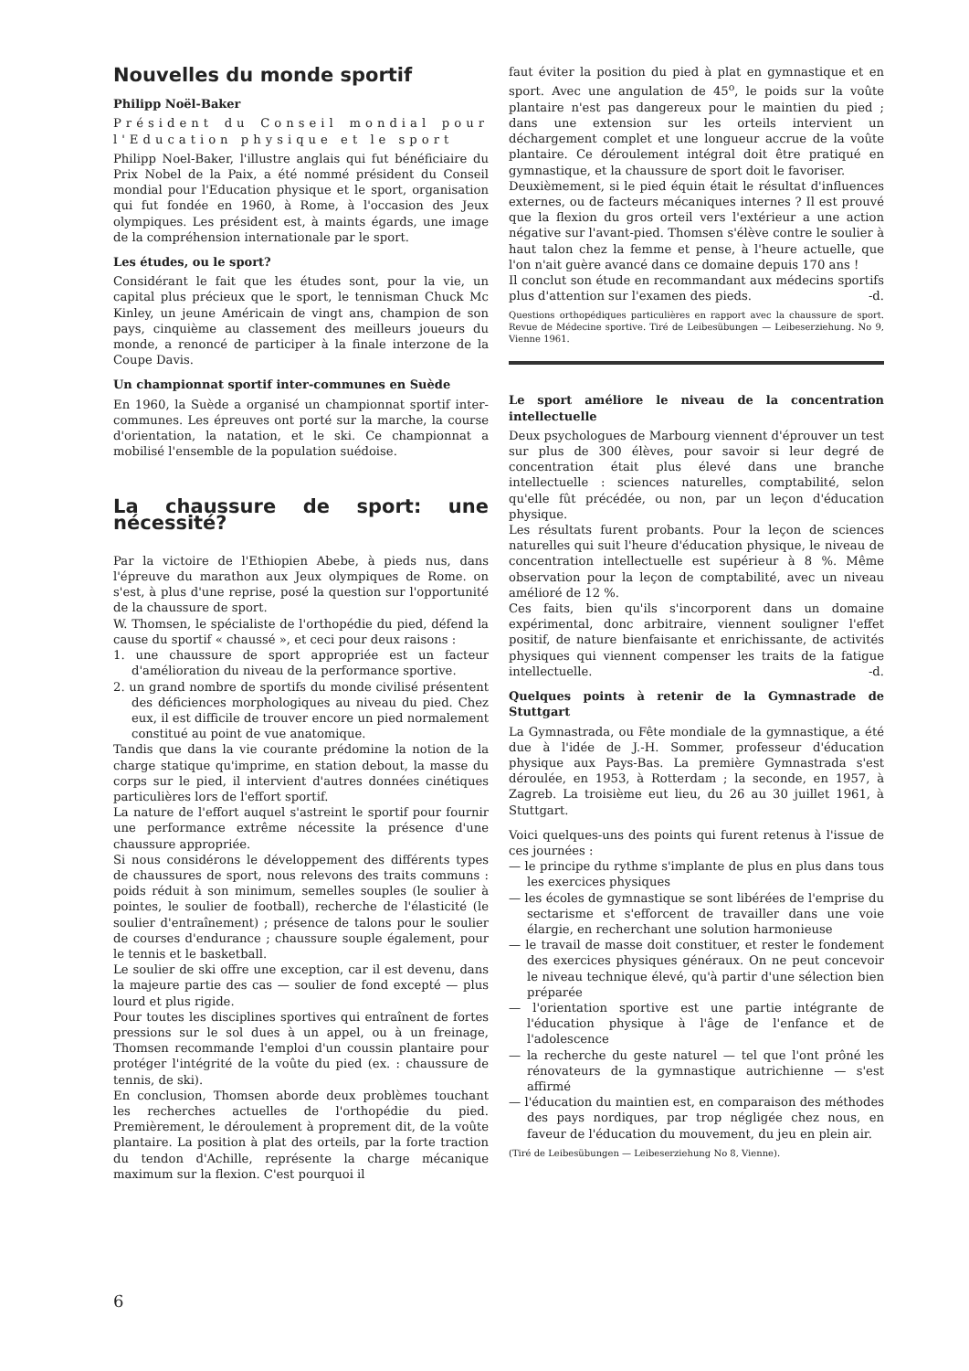Nouvelles du monde sportif
Philipp Noël-Baker
Président du Conseil mondial pour l'Education physique et le sport
Philipp Noel-Baker, l'illustre anglais qui fut bénéficiaire du Prix Nobel de la Paix, a été nommé président du Conseil mondial pour l'Education physique et le sport, organisation qui fut fondée en 1960, à Rome, à l'occasion des Jeux olympiques. Les président est, à maints égards, une image de la compréhension internationale par le sport.
Les études, ou le sport?
Considérant le fait que les études sont, pour la vie, un capital plus précieux que le sport, le tennisman Chuck Mc Kinley, un jeune Américain de vingt ans, champion de son pays, cinquième au classement des meilleurs joueurs du monde, a renoncé de participer à la finale interzone de la Coupe Davis.
Un championnat sportif inter-communes en Suède
En 1960, la Suède a organisé un championnat sportif inter-communes. Les épreuves ont porté sur la marche, la course d'orientation, la natation, et le ski. Ce championnat a mobilisé l'ensemble de la population suédoise.
La chaussure de sport: une nécessité?
Par la victoire de l'Ethiopien Abebe, à pieds nus, dans l'épreuve du marathon aux Jeux olympiques de Rome. on s'est, à plus d'une reprise, posé la question sur l'opportunité de la chaussure de sport.
W. Thomsen, le spécialiste de l'orthopédie du pied, défend la cause du sportif « chaussé », et ceci pour deux raisons :
1. une chaussure de sport appropriée est un facteur d'amélioration du niveau de la performance sportive.
2. un grand nombre de sportifs du monde civilisé présentent des déficiences morphologiques au niveau du pied. Chez eux, il est difficile de trouver encore un pied normalement constitué au point de vue anatomique.
Tandis que dans la vie courante prédomine la notion de la charge statique qu'imprime, en station debout, la masse du corps sur le pied, il intervient d'autres données cinétiques particulières lors de l'effort sportif.
La nature de l'effort auquel s'astreint le sportif pour fournir une performance extrême nécessite la présence d'une chaussure appropriée.
Si nous considérons le développement des différents types de chaussures de sport, nous relevons des traits communs : poids réduit à son minimum, semelles souples (le soulier à pointes, le soulier de football), recherche de l'élasticité (le soulier d'entraînement) ; présence de talons pour le soulier de courses d'endurance ; chaussure souple également, pour le tennis et le basketball.
Le soulier de ski offre une exception, car il est devenu, dans la majeure partie des cas — soulier de fond excepté — plus lourd et plus rigide.
Pour toutes les disciplines sportives qui entraînent de fortes pressions sur le sol dues à un appel, ou à un freinage, Thomsen recommande l'emploi d'un coussin plantaire pour protéger l'intégrité de la voûte du pied (ex. : chaussure de tennis, de ski).
En conclusion, Thomsen aborde deux problèmes touchant les recherches actuelles de l'orthopédie du pied. Premièrement, le déroulement à proprement dit, de la voûte plantaire. La position à plat des orteils, par la forte traction du tendon d'Achille, représente la charge mécanique maximum sur la flexion. C'est pourquoi il
faut éviter la position du pied à plat en gymnastique et en sport. Avec une angulation de 45<sup>o</sup>, le poids sur la voûte plantaire n'est pas dangereux pour le maintien du pied ; dans une extension sur les orteils intervient un déchargement complet et une longueur accrue de la voûte plantaire. Ce déroulement intégral doit être pratiqué en gymnastique, et la chaussure de sport doit le favoriser.
Deuxièmement, si le pied équin était le résultat d'influences externes, ou de facteurs mécaniques internes ? Il est prouvé que la flexion du gros orteil vers l'extérieur a une action négative sur l'avant-pied. Thomsen s'élève contre le soulier à haut talon chez la femme et pense, à l'heure actuelle, que l'on n'ait guère avancé dans ce domaine depuis 170 ans !
Il conclut son étude en recommandant aux médecins sportifs plus d'attention sur l'examen des pieds. -d.
Questions orthopédiques particulières en rapport avec la chaussure de sport. Revue de Médecine sportive. Tiré de Leibesübungen — Leibeserziehung. No 9, Vienne 1961.
Le sport améliore le niveau de la concentration intellectuelle
Deux psychologues de Marbourg viennent d'éprouver un test sur plus de 300 élèves, pour savoir si leur degré de concentration était plus élevé dans une branche intellectuelle : sciences naturelles, comptabilité, selon qu'elle fût précédée, ou non, par un leçon d'éducation physique.
Les résultats furent probants. Pour la leçon de sciences naturelles qui suit l'heure d'éducation physique, le niveau de concentration intellectuelle est supérieur à 8 %. Même observation pour la leçon de comptabilité, avec un niveau amélioré de 12 %.
Ces faits, bien qu'ils s'incorporent dans un domaine expérimental, donc arbitraire, viennent souligner l'effet positif, de nature bienfaisante et enrichissante, de activités physiques qui viennent compenser les traits de la fatigue intellectuelle. -d.
Quelques points à retenir de la Gymnastrade de Stuttgart
La Gymnastrada, ou Fête mondiale de la gymnastique, a été due à l'idée de J.-H. Sommer, professeur d'éducation physique aux Pays-Bas. La première Gymnastrada s'est déroulée, en 1953, à Rotterdam ; la seconde, en 1957, à Zagreb. La troisième eut lieu, du 26 au 30 juillet 1961, à Stuttgart.
Voici quelques-uns des points qui furent retenus à l'issue de ces journées :
— le principe du rythme s'implante de plus en plus dans tous les exercices physiques
— les écoles de gymnastique se sont libérées de l'emprise du sectarisme et s'efforcent de travailler dans une voie élargie, en recherchant une solution harmonieuse
— le travail de masse doit constituer, et rester le fondement des exercices physiques généraux. On ne peut concevoir le niveau technique élevé, qu'à partir d'une sélection bien préparée
— l'orientation sportive est une partie intégrante de l'éducation physique à l'âge de l'enfance et de l'adolescence
— la recherche du geste naturel — tel que l'ont prôné les rénovateurs de la gymnastique autrichienne — s'est affirmé
— l'éducation du maintien est, en comparaison des méthodes des pays nordiques, par trop négligée chez nous, en faveur de l'éducation du mouvement, du jeu en plein air.
(Tiré de Leibesübungen — Leibeserziehung No 8, Vienne).
6